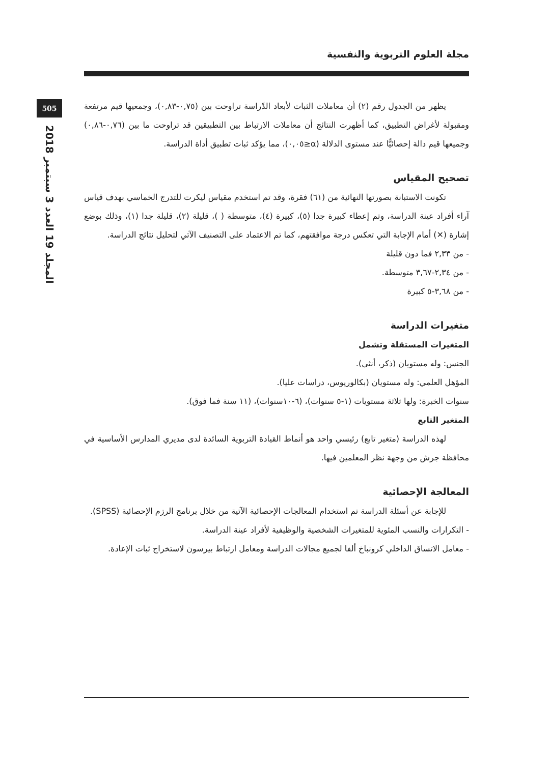مجلة العلوم التربوية والنفسية
505
المجلد 19 العدد 3 سبتمبر 2018
يظهر من الجدول رقم (٢) أن معاملات الثبات لأبعاد الدِّراسة تراوحت بين (٠,٧٥-٠,٨٣)، وجمعيها قيم مرتفعة ومقبولة لأغراض التطبيق، كما أظهرت النتائج أن معاملات الارتباط بين التطبيقين قد تراوحت ما بين (٠,٧٦-٠,٨٦) وجميعها قيم دالة إحصائيًّا عند مستوى الدلالة (α≤٠,٠٥)، مما يؤكد ثبات تطبيق أداة الدراسة.
تصحيح المقياس
تكونت الاستبانة بصورتها النهائية من (٦١) فقرة، وقد تم استخدم مقياس ليكرت للتدرج الخماسي بهدف قياس آراء أفراد عينة الدراسة، وتم إعطاء كبيرة جدا (٥)، كبيرة (٤)، متوسطة ( )، قليلة (٢)، قليلة جدا (١)، وذلك بوضع إشارة (✕) أمام الإجابة التي تعكس درجة موافقتهم، كما تم الاعتماد على التصنيف الآتي لتحليل نتائج الدراسة.
- من ٢,٣٣ فما دون قليلة
- من ٢,٣٤-٣,٦٧ متوسطة.
- من ٣,٦٨-٥ كبيرة
متغيرات الدراسة
المتغيرات المستقلة وتشمل
الجنس: وله مستويان (ذكر، أنثى).
المؤهل العلمي: وله مستويان (بكالوريوس، دراسات عليا).
سنوات الخبرة: ولها ثلاثة مستويات (١-٥ سنوات)، (٦-١٠سنوات)، (١١ سنة فما فوق).
المتغير التابع
لهذه الدراسة (متغير تابع) رئيسي واحد هو أنماط القيادة التربوية السائدة لدى مديري المدارس الأساسية في محافظة جرش من وجهة نظر المعلمين فيها.
المعالجة الإحصائية
للإجابة عن أسئلة الدراسة تم استخدام المعالجات الإحصائية الآتية من خلال برنامج الرزم الإحصائية (SPSS).
- التكرارات والنسب المئوية للمتغيرات الشخصية والوظيفية لأفراد عينة الدراسة.
- معامل الاتساق الداخلي كرونباخ ألفا لجميع مجالات الدراسة ومعامل ارتباط بيرسون لاستخراج ثبات الإعادة.